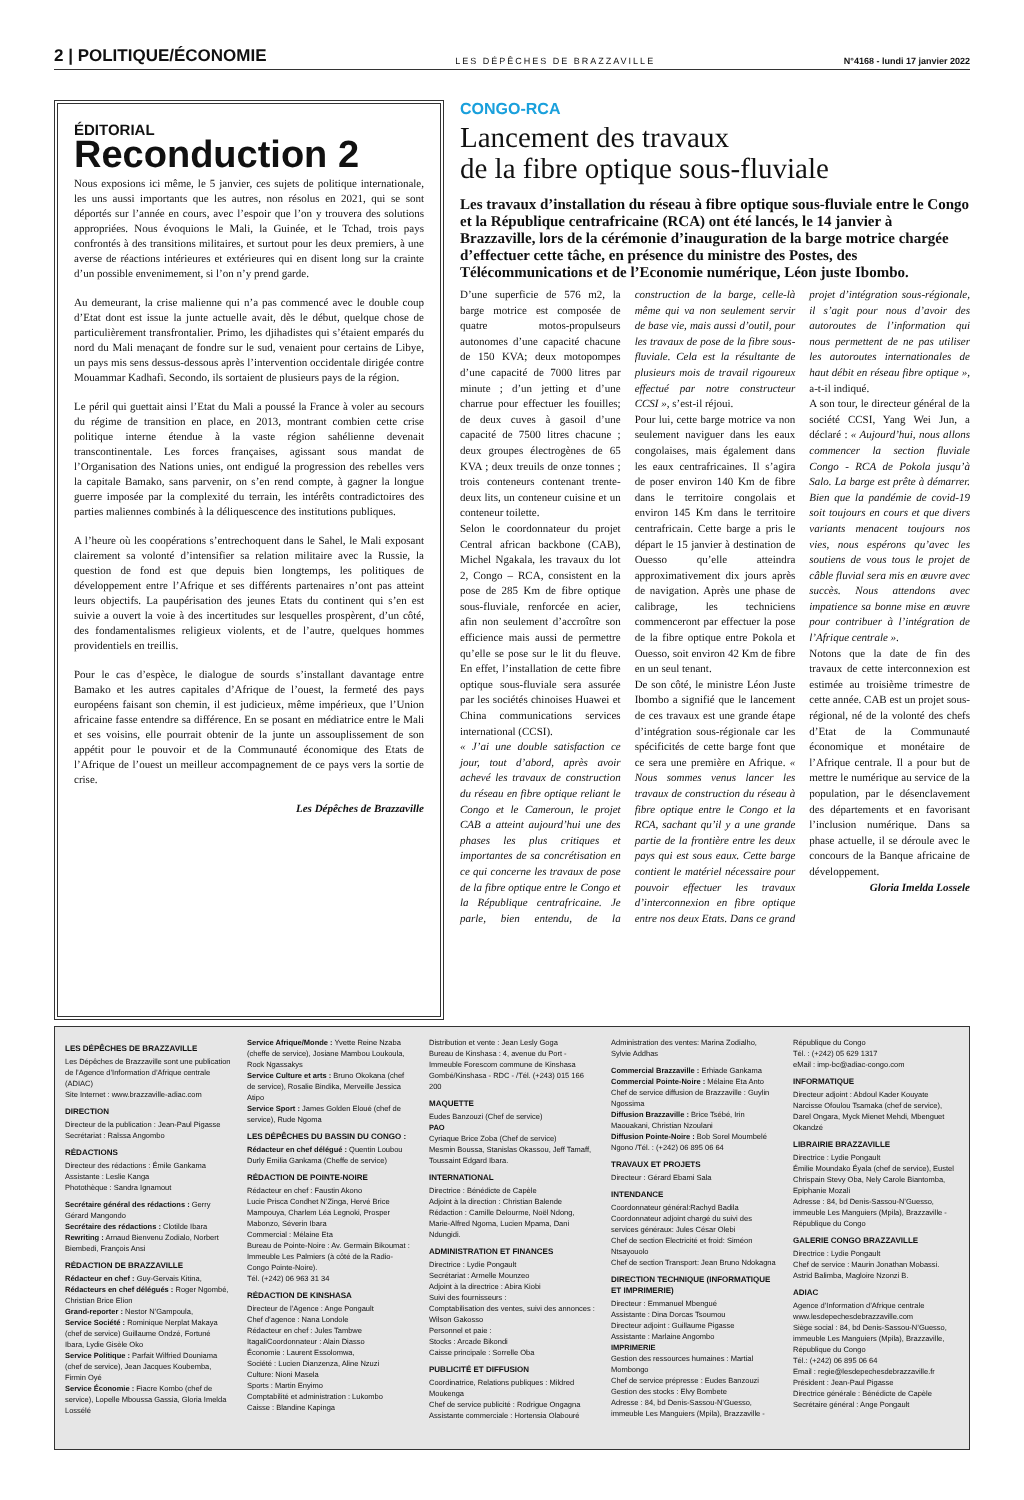2 | POLITIQUE/ÉCONOMIE LES DÉPÊCHES DE BRAZZAVILLE N°4168 - lundi 17 janvier 2022
ÉDITORIAL
Reconduction 2
Nous exposions ici même, le 5 janvier, ces sujets de politique internationale, les uns aussi importants que les autres, non résolus en 2021, qui se sont déportés sur l’année en cours, avec l’espoir que l’on y trouvera des solutions appropriées. Nous évoquions le Mali, la Guinée, et le Tchad, trois pays confrontés à des transitions militaires, et surtout pour les deux premiers, à une averse de réactions intérieures et extérieures qui en disent long sur la crainte d’un possible envenimement, si l’on n’y prend garde.
Au demeurant, la crise malienne qui n’a pas commencé avec le double coup d’Etat dont est issue la junte actuelle avait, dès le début, quelque chose de particulièrement transfrontalier. Primo, les djihadistes qui s’étaient emparés du nord du Mali menaçant de fondre sur le sud, venaient pour certains de Libye, un pays mis sens dessus-dessous après l’intervention occidentale dirigée contre Mouammar Kadhafi. Secondo, ils sortaient de plusieurs pays de la région.
Le péril qui guettait ainsi l’Etat du Mali a poussé la France à voler au secours du régime de transition en place, en 2013, montrant combien cette crise politique interne étendue à la vaste région sahélienne devenait transcontinentale. Les forces françaises, agissant sous mandat de l’Organisation des Nations unies, ont endigué la progression des rebelles vers la capitale Bamako, sans parvenir, on s’en rend compte, à gagner la longue guerre imposée par la complexité du terrain, les intérêts contradictoires des parties maliennes combinés à la déliquescence des institutions publiques.
A l’heure où les coopérations s’entrechoquent dans le Sahel, le Mali exposant clairement sa volonté d’intensifier sa relation militaire avec la Russie, la question de fond est que depuis bien longtemps, les politiques de développement entre l’Afrique et ses différents partenaires n’ont pas atteint leurs objectifs. La paupérisation des jeunes Etats du continent qui s’en est suivie a ouvert la voie à des incertitudes sur lesquelles prospèrent, d’un côté, des fondamentalismes religieux violents, et de l’autre, quelques hommes providentiels en treillis.
Pour le cas d’espèce, le dialogue de sourds s’installant davantage entre Bamako et les autres capitales d’Afrique de l’ouest, la fermeté des pays européens faisant son chemin, il est judicieux, même impérieux, que l’Union africaine fasse entendre sa différence. En se posant en médiatrice entre le Mali et ses voisins, elle pourrait obtenir de la junte un assouplissement de son appétit pour le pouvoir et de la Communauté économique des Etats de l’Afrique de l’ouest un meilleur accompagnement de ce pays vers la sortie de crise.
Les Dépêches de Brazzaville
CONGO-RCA
Lancement des travaux
de la fibre optique sous-fluviale
Les travaux d’installation du réseau à fibre optique sous-fluviale entre le Congo et la République centrafricaine (RCA) ont été lancés, le 14 janvier à Brazzaville, lors de la cérémonie d’inauguration de la barge motrice chargée d’effectuer cette tâche, en présence du ministre des Postes, des Télécommunications et de l’Economie numérique, Léon juste Ibombo.
D’une superficie de 576 m2, la barge motrice est composée de quatre motos-propulseurs autonomes d’une capacité chacune de 150 KVA; deux motopompes d’une capacité de 7000 litres par minute ; d’un jetting et d’une charrue pour effectuer les fouilles; de deux cuves à gasoil d’une capacité de 7500 litres chacune ; deux groupes électrogènes de 65 KVA ; deux treuils de onze tonnes ; trois conteneurs contenant trente-deux lits, un conteneur cuisine et un conteneur toilette.
Selon le coordonnateur du projet Central african backbone (CAB), Michel Ngakala, les travaux du lot 2, Congo – RCA, consistent en la pose de 285 Km de fibre optique sous-fluviale, renforcée en acier, afin non seulement d’accroître son efficience mais aussi de permettre qu’elle se pose sur le lit du fleuve. En effet, l’installation de cette fibre optique sous-fluviale sera assurée par les sociétés chinoises Huawei et China communications services international (CCSI).
« J’ai une double satisfaction ce jour, tout d’abord, après avoir achevé les travaux de construction du réseau en fibre optique reliant le Congo et le Cameroun, le projet CAB a atteint aujourd’hui une des phases les plus critiques et importantes de sa concrétisation en ce qui concerne les travaux de pose de la fibre optique entre le Congo et la République centrafricaine. Je parle, bien entendu, de la construction de la barge, celle-là même qui va non seulement servir de base vie, mais aussi d’outil, pour les travaux de pose de la fibre sous-fluviale. Cela est la résultante de plusieurs mois de travail rigoureux effectué par notre constructeur CCSI », s’est-il réjoui.
Pour lui, cette barge motrice va non seulement naviguer dans les eaux congolaises, mais également dans les eaux centrafricaines. Il s’agira de poser environ 140 Km de fibre dans le territoire congolais et environ 145 Km dans le territoire centrafricain. Cette barge a pris le départ le 15 janvier à destination de Ouesso qu’elle atteindra approximativement dix jours après de navigation. Après une phase de calibrage, les techniciens commenceront par effectuer la pose de la fibre optique entre Pokola et Ouesso, soit environ 42 Km de fibre en un seul tenant.
De son côté, le ministre Léon Juste Ibombo a signifié que le lancement de ces travaux est une grande étape d’intégration sous-régionale car les spécificités de cette barge font que ce sera une première en Afrique. « Nous sommes venus lancer les travaux de construction du réseau à fibre optique entre le Congo et la RCA, sachant qu’il y a une grande partie de la frontière entre les deux pays qui est sous eaux. Cette barge contient le matériel nécessaire pour pouvoir effectuer les travaux d’interconnexion en fibre optique entre nos deux Etats. Dans ce grand projet d’intégration sous-régionale, il s’agit pour nous d’avoir des autoroutes de l’information qui nous permettent de ne pas utiliser les autoroutes internationales de haut débit en réseau fibre optique », a-t-il indiqué.
A son tour, le directeur général de la société CCSI, Yang Wei Jun, a déclaré : « Aujourd’hui, nous allons commencer la section fluviale Congo - RCA de Pokola jusqu’à Salo. La barge est prête à démarrer. Bien que la pandémie de covid-19 soit toujours en cours et que divers variants menacent toujours nos vies, nous espérons qu’avec les soutiens de vous tous le projet de câble fluvial sera mis en œuvre avec succès. Nous attendons avec impatience sa bonne mise en œuvre pour contribuer à l’intégration de l’Afrique centrale ».
Notons que la date de fin des travaux de cette interconnexion est estimée au troisième trimestre de cette année. CAB est un projet sous-régional, né de la volonté des chefs d’Etat de la Communauté économique et monétaire de l’Afrique centrale. Il a pour but de mettre le numérique au service de la population, par le désenclavement des départements et en favorisant l’inclusion numérique. Dans sa phase actuelle, il se déroule avec le concours de la Banque africaine de développement.
Gloria Imelda Lossele
LES DÉPÊCHES DE BRAZZAVILLE
Les Dépêches de Brazzaville sont une publication de l’Agence d’Information d’Afrique centrale (ADIAC)
Site Internet : www.brazzaville-adiac.com
DIRECTION
Directeur de la publication : Jean-Paul Pigasse
Secrétariat : Raïssa Angombo
RÉDACTIONS
Directeur des rédactions : Émile Gankama
Assistante : Leslie Kanga
Photothèque : Sandra Ignamout
Secrétaire général des rédactions : Gerry Gérard Mangondo
Secrétaire des rédactions : Clotilde Ibara
Rewriting : Arnaud Bienvenu Zodialo, Norbert Biembedi, François Ansi
RÉDACTION DE BRAZZAVILLE
Rédacteur en chef : Guy-Gervais Kitina, Rédacteurs en chef délégués : Roger Ngombé, Christian Brice Elion
Grand-reporter : Nestor N’Gampoula,
Service Société : Rominique Nerplat Makaya (chef de service) Guillaume Ondzé, Fortuné Ibara, Lydie Gisèle Oko
Service Politique : Parfait Wilfried Douniama (chef de service), Jean Jacques Koubemba, Firmin Oyé
Service Économie : Fiacre Kombo (chef de service), Lopelle Mboussa Gassia, Gloria Imelda Lossélé
Service Afrique/Monde : Yvette Reine Nzaba (cheffe de service), Josiane Mambou Loukoula, Rock Ngassakys
Service Culture et arts : Bruno Okokana (chef de service), Rosalie Bindika, Merveille Jessica Atipo
Service Sport : James Golden Eloué (chef de service), Rude Ngoma
LES DÉPÊCHES DU BASSIN DU CONGO :
Rédacteur en chef délégué : Quentin Loubou Durly Emilia Gankama (Cheffe de service)
RÉDACTION DE POINTE-NOIRE
Rédacteur en chef : Faustin Akono
Lucie Prisca Condhet N’Zinga, Hervé Brice Mampouya, Charlem Léa Legnoki, Prosper Mabonzo, Séverin Ibara
Commercial : Mélaine Eta
Bureau de Pointe-Noire : Av. Germain Bikoumat : Immeuble Les Palmiers (à côté de la Radio-Congo Pointe-Noire).
Tél. (+242) 06 963 31 34
RÉDACTION DE KINSHASA
Directeur de l’Agence : Ange Pongault
Chef d’agence : Nana Londole
Rédacteur en chef : Jules Tambwe ItagaliCoordonnateur : Alain Diasso
Économie : Laurent Essolomwa,
Société : Lucien Dianzenza, Aline Nzuzi
Culture: Nioni Masela
Sports : Martin Enyimo
Comptabilité et administration : Lukombo
Caisse : Blandine Kapinga
Distribution et vente : Jean Lesly Goga
Bureau de Kinshasa : 4, avenue du Port - Immeuble Forescom commune de Kinshasa Gombé/Kinshasa - RDC - /Tél. (+243) 015 166 200
MAQUETTE
Eudes Banzouzi (Chef de service)
PAO
Cyriaque Brice Zoba (Chef de service)
Mesmin Boussa, Stanislas Okassou, Jeff Tamaff, Toussaint Edgard Ibara.
INTERNATIONAL
Directrice : Bénédicte de Capèle
Adjoint à la direction : Christian Balende
Rédaction : Camille Delourme, Noël Ndong, Marie-Alfred Ngoma, Lucien Mpama, Dani Ndungidi.
ADMINISTRATION ET FINANCES
Directrice : Lydie Pongault
Secrétariat : Armelle Mounzeo
Adjoint à la directrice : Abira Kiobi
Suivi des fournisseurs :
Comptabilisation des ventes, suivi des annonces : Wilson Gakosso
Personnel et paie :
Stocks : Arcade Bikondi
Caisse principale : Sorrelle Oba
PUBLICITÉ ET DIFFUSION
Coordinatrice, Relations publiques : Mildred Moukenga
Chef de service publicité : Rodrigue Ongagna
Assistante commerciale : Hortensia Olabouré
Administration des ventes: Marina Zodialho, Sylvie Addhas
Commercial Brazzaville : Erhiade Gankama
Commercial Pointe-Noire : Mélaine Eta Anto
Chef de service diffusion de Brazzaville : Guylin Ngossima
Diffusion Brazzaville : Brice Tsébé, Irin Maouakani, Christian Nzoulani
Diffusion Pointe-Noire : Bob Sorel Moumbelé Ngono /Tél. : (+242) 06 895 06 64
TRAVAUX ET PROJETS
Directeur : Gérard Ebami Sala
INTENDANCE
Coordonnateur général:Rachyd Badila
Coordonnateur adjoint chargé du suivi des services généraux: Jules César Olebi
Chef de section Electricité et froid: Siméon Ntsayouolo
Chef de section Transport: Jean Bruno Ndokagna
DIRECTION TECHNIQUE (INFORMATIQUE ET IMPRIMERIE)
Directeur : Emmanuel Mbengué
Assistante : Dina Dorcas Tsoumou
Directeur adjoint : Guillaume Pigasse
Assistante : Marlaine Angombo
IMPRIMERIE
Gestion des ressources humaines : Martial Mombongo
Chef de service prépresse : Eudes Banzouzi
Gestion des stocks : Elvy Bombete
Adresse : 84, bd Denis-Sassou-N’Guesso, immeuble Les Manguiers (Mpila), Brazzaville - République du Congo
Tél. : (+242) 05 629 1317
eMail : imp-bc@adiac-congo.com
INFORMATIQUE
Directeur adjoint : Abdoul Kader Kouyate
Narcisse Ofoulou Tsamaka (chef de service), Darel Ongara, Myck Mienet Mehdi, Mbenguet Okandzé
LIBRAIRIE BRAZZAVILLE
Directrice : Lydie Pongault
Émilie Moundako Éyala (chef de service), Eustel Chrispain Stevy Oba, Nely Carole Biantomba, Epiphanie Mozali
Adresse : 84, bd Denis-Sassou-N’Guesso, immeuble Les Manguiers (Mpila), Brazzaville - République du Congo
GALERIE CONGO BRAZZAVILLE
Directrice : Lydie Pongault
Chef de service : Maurin Jonathan Mobassi. Astrid Balimba, Magloire Nzonzi B.
ADIAC
Agence d’Information d’Afrique centrale
www.lesdepechesdebrazzaville.com
Siège social : 84, bd Denis-Sassou-N’Guesso, immeuble Les Manguiers (Mpila), Brazzaville, République du Congo
Tél.: (+242) 06 895 06 64
Email : regie@lesdepechesdebrazzaville.fr
Président : Jean-Paul Pigasse
Directrice générale : Bénédicte de Capèle
Secrétaire général : Ange Pongault